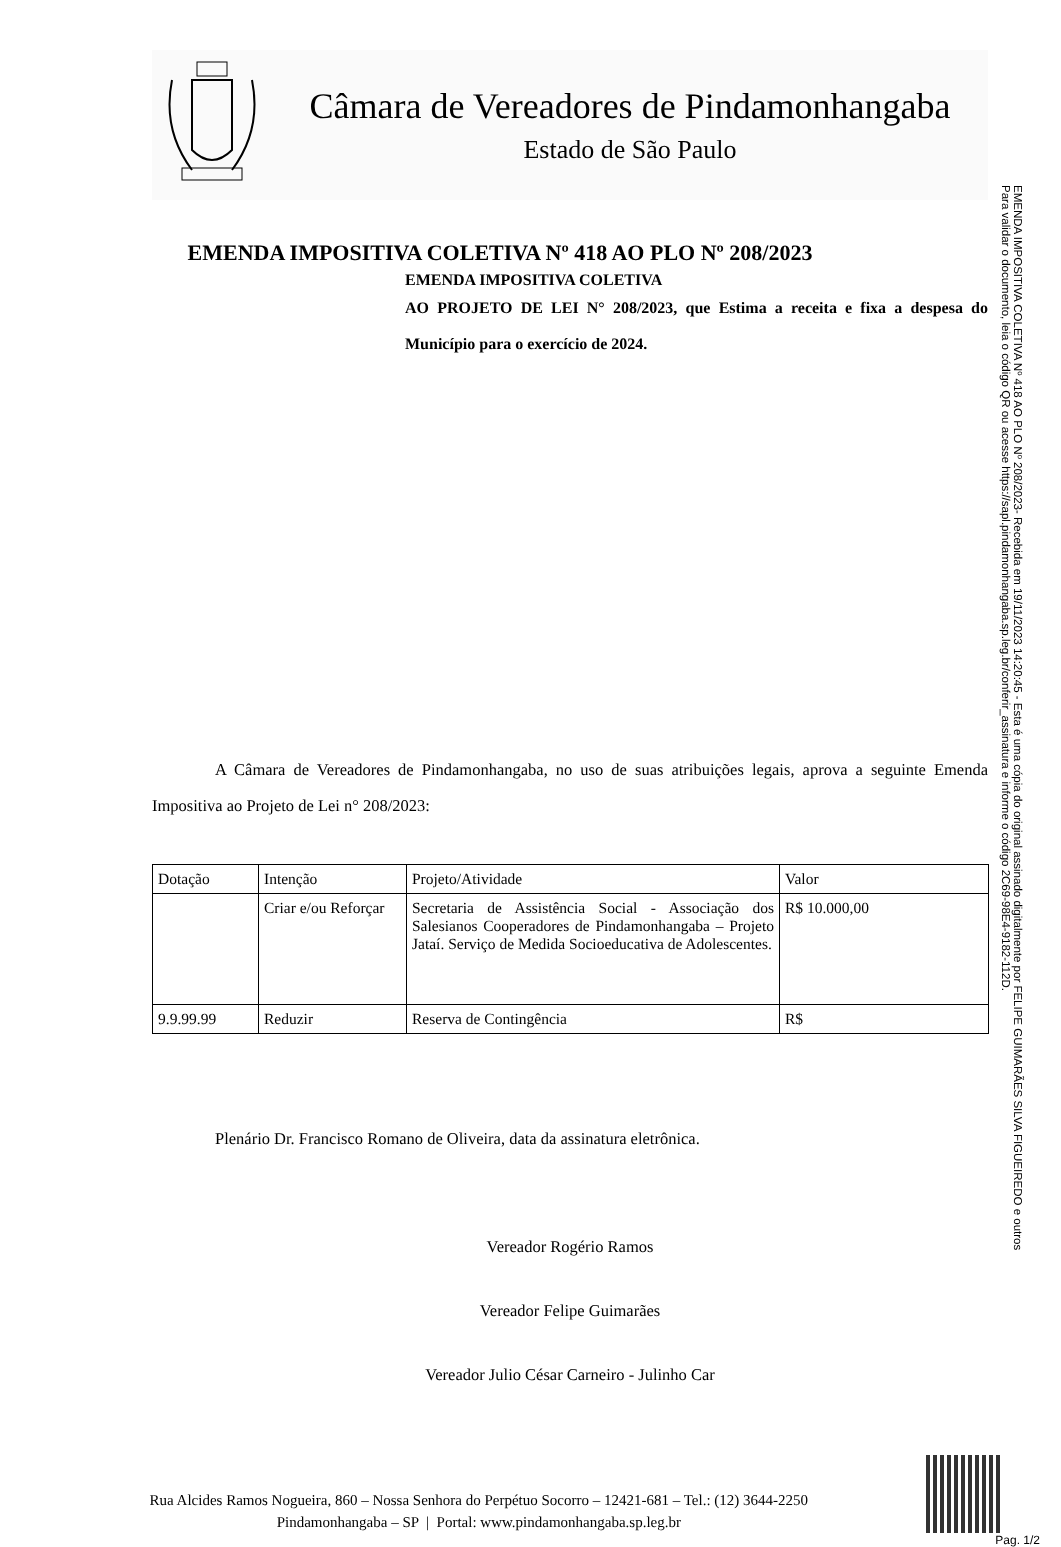Câmara de Vereadores de Pindamonhangaba
Estado de São Paulo
EMENDA IMPOSITIVA COLETIVA Nº 418 AO PLO Nº 208/2023
EMENDA IMPOSITIVA COLETIVA
AO PROJETO DE LEI N° 208/2023, que Estima a receita e fixa a despesa do Município para o exercício de 2024.
A Câmara de Vereadores de Pindamonhangaba, no uso de suas atribuições legais, aprova a seguinte Emenda Impositiva ao Projeto de Lei n° 208/2023:
| Dotação | Intenção | Projeto/Atividade | Valor |
| | Criar e/ou Reforçar | Secretaria de Assistência Social - Associação dos Salesianos Cooperadores de Pindamonhangaba – Projeto Jataí. Serviço de Medida Socioeducativa de Adolescentes. | R$ 10.000,00 |
| 9.9.99.99 | Reduzir | Reserva de Contingência | R$ |
Plenário Dr. Francisco Romano de Oliveira, data da assinatura eletrônica.
Vereador Rogério Ramos
Vereador Felipe Guimarães
Vereador Julio César Carneiro - Julinho Car
Rua Alcides Ramos Nogueira, 860 – Nossa Senhora do Perpétuo Socorro – 12421-681 – Tel.: (12) 3644-2250
Pindamonhangaba – SP | Portal: www.pindamonhangaba.sp.leg.br
Pag. 1/2
EMENDA IMPOSITIVA COLETIVA Nº 418 AO PLO Nº 208/2023- Recebida em 19/11/2023 14:20:45 - Esta é uma cópia do original assinado digitalmente por FELIPE GUIMARÃES SILVA FIGUEIREDO e outros
Para validar o documento, leia o código QR ou acesse https://sapl.pindamonhangaba.sp.leg.br/conferir_assinatura e informe o código 2C69-98E4-9182-112D.